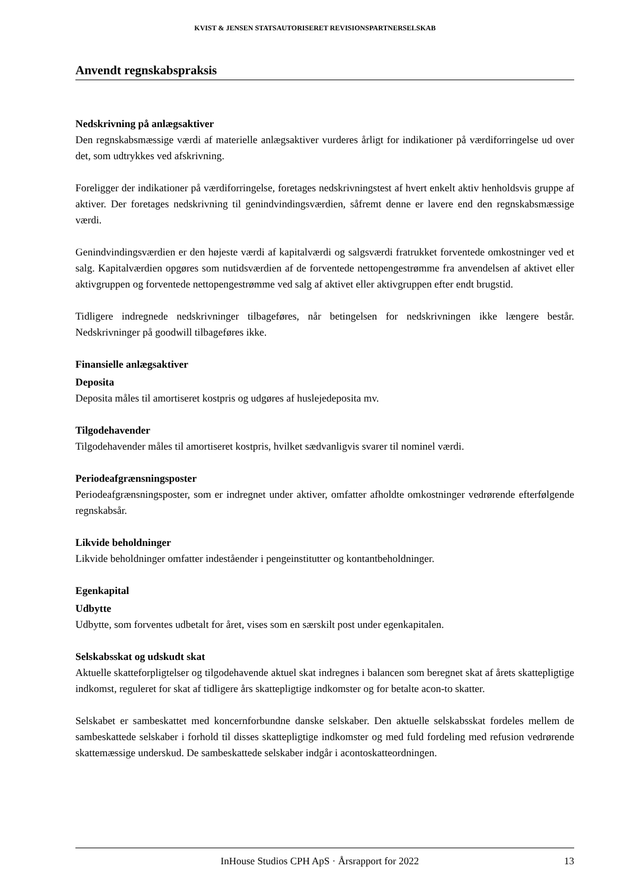KVIST & JENSEN STATSAUTORISERET REVISIONSPARTNERSELSKAB
Anvendt regnskabspraksis
Nedskrivning på anlægsaktiver
Den regnskabsmæssige værdi af materielle anlægsaktiver vurderes årligt for indikationer på værdiforringelse ud over det, som udtrykkes ved afskrivning.
Foreligger der indikationer på værdiforringelse, foretages nedskrivningstest af hvert enkelt aktiv henholdsvis gruppe af aktiver. Der foretages nedskrivning til genindvindingsværdien, såfremt denne er lavere end den regnskabsmæssige værdi.
Genindvindingsværdien er den højeste værdi af kapitalværdi og salgsværdi fratrukket forventede omkostninger ved et salg. Kapitalværdien opgøres som nutidsværdien af de forventede nettopengestrømme fra anvendelsen af aktivet eller aktivgruppen og forventede nettopengestrømme ved salg af aktivet eller aktivgruppen efter endt brugstid.
Tidligere indregnede nedskrivninger tilbageføres, når betingelsen for nedskrivningen ikke længere består. Nedskrivninger på goodwill tilbageføres ikke.
Finansielle anlægsaktiver
Deposita
Deposita måles til amortiseret kostpris og udgøres af huslejedeposita mv.
Tilgodehavender
Tilgodehavender måles til amortiseret kostpris, hvilket sædvanligvis svarer til nominel værdi.
Periodeafgrænsningsposter
Periodeafgrænsningsposter, som er indregnet under aktiver, omfatter afholdte omkostninger vedrørende efterfølgende regnskabsår.
Likvide beholdninger
Likvide beholdninger omfatter indeståender i pengeinstitutter og kontantbeholdninger.
Egenkapital
Udbytte
Udbytte, som forventes udbetalt for året, vises som en særskilt post under egenkapitalen.
Selskabsskat og udskudt skat
Aktuelle skatteforpligtelser og tilgodehavende aktuel skat indregnes i balancen som beregnet skat af årets skattepligtige indkomst, reguleret for skat af tidligere års skattepligtige indkomster og for betalte acon-to skatter.
Selskabet er sambeskattet med koncernforbundne danske selskaber. Den aktuelle selskabsskat fordeles mellem de sambeskattede selskaber i forhold til disses skattepligtige indkomster og med fuld fordeling med refusion vedrørende skattemæssige underskud. De sambeskattede selskaber indgår i acontoskatteordningen.
InHouse Studios CPH ApS · Årsrapport for 2022 13